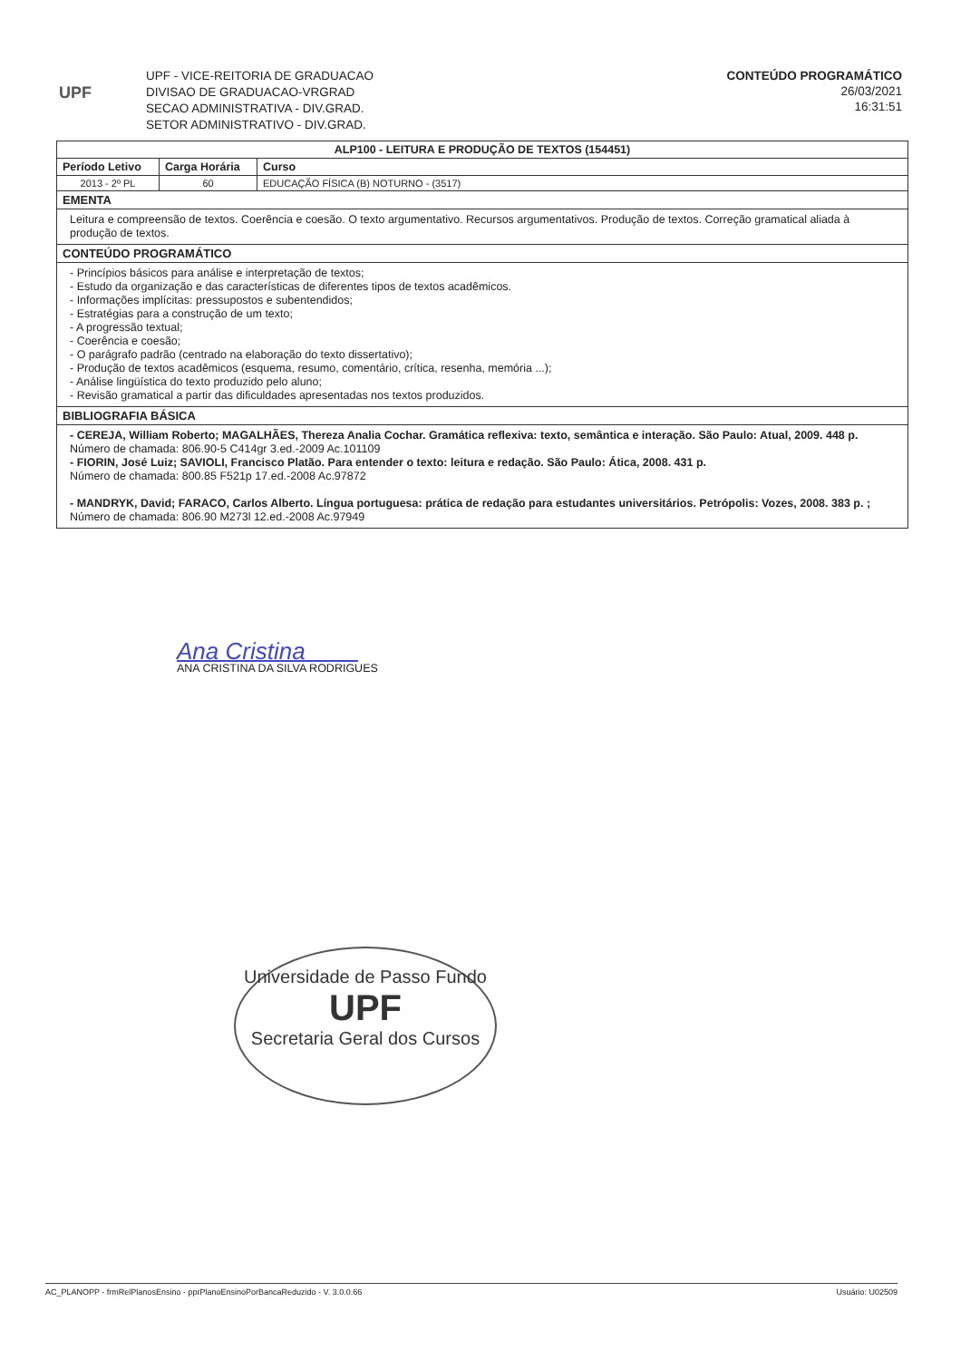UPF
UPF - VICE-REITORIA DE GRADUACAO
DIVISAO DE GRADUACAO-VRGRAD
SECAO ADMINISTRATIVA - DIV.GRAD.
SETOR ADMINISTRATIVO - DIV.GRAD.
CONTEÚDO PROGRAMÁTICO
26/03/2021
16:31:51
| ALP100 - LEITURA E PRODUÇÃO DE TEXTOS (154451) | | |
| --- | --- | --- |
| Período Letivo | Carga Horária | Curso |
| 2013 - 2º PL | 60 | EDUCAÇÃO FÍSICA (B) NOTURNO - (3517) |
| EMENTA | | |
| Leitura e compreensão de textos. Coerência e coesão. O texto argumentativo. Recursos argumentativos. Produção de textos. Correção gramatical aliada à produção de textos. | | |
| CONTEÚDO PROGRAMÁTICO | | |
| - Princípios básicos para análise e interpretação de textos; - Estudo da organização e das características de diferentes tipos de textos acadêmicos. - Informações implícitas: pressupostos e subentendidos; - Estratégias para a construção de um texto; - A progressão textual; - Coerência e coesão; - O parágrafo padrão (centrado na elaboração do texto dissertativo); - Produção de textos acadêmicos (esquema, resumo, comentário, crítica, resenha, memória ...); - Análise lingüística do texto produzido pelo aluno; - Revisão gramatical a partir das dificuldades apresentadas nos textos produzidos. | | |
| BIBLIOGRAFIA BÁSICA | | |
| - CEREJA, William Roberto; MAGALHÃES, Thereza Analia Cochar. Gramática reflexiva: texto, semântica e interação. São Paulo: Atual, 2009. 448 p. Número de chamada: 806.90-5 C414gr 3.ed.-2009 Ac.101109 - FIORIN, José Luiz; SAVIOLI, Francisco Platão. Para entender o texto: leitura e redação. São Paulo: Ática, 2008. 431 p. Número de chamada: 800.85 F521p 17.ed.-2008 Ac.97872 - MANDRYK, David; FARACO, Carlos Alberto. Língua portuguesa: prática de redação para estudantes universitários. Petrópolis: Vozes, 2008. 383 p. ; Número de chamada: 806.90 M273l 12.ed.-2008 Ac.97949 | | |
Ana Cristina
ANA CRISTINA DA SILVA RODRIGUES
Universidade de Passo Fundo
UPF
Secretaria Geral dos Cursos
AC_PLANOPP - frmRelPlanosEnsino - pprPlanoEnsinoPorBancaReduzido - V. 3.0.0.66 Usuário: U02509